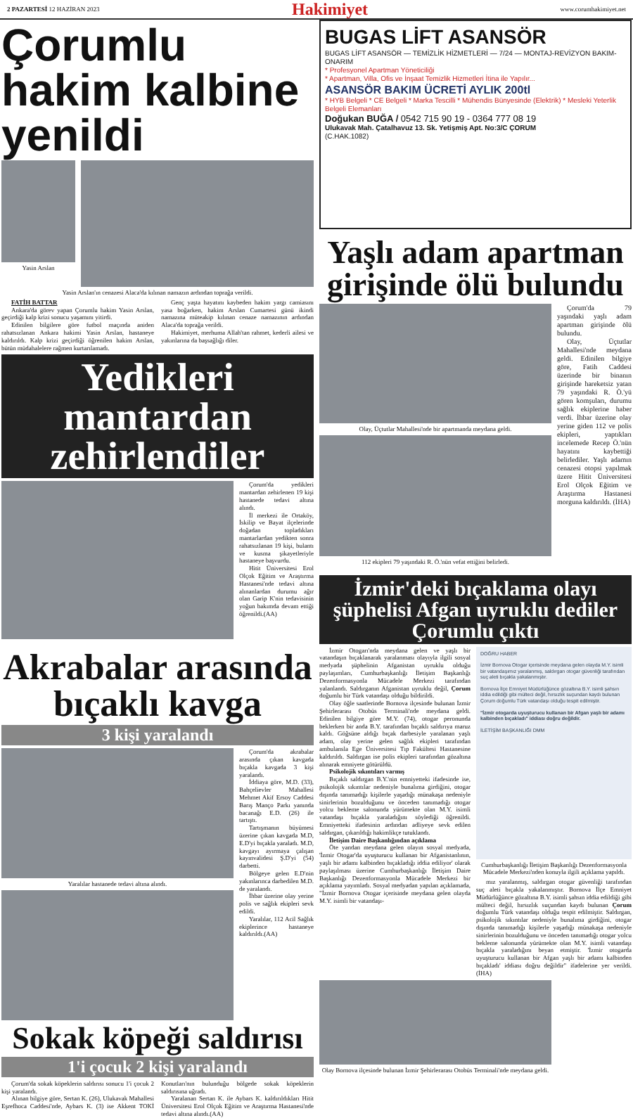2 PAZARTESİ 12 HAZİRAN 2023 Hakimiyet www.corumhakimiyet.net
Çorumlu hakim kalbine yenildi
Yasin Arslan
Yasin Arslan'ın cenazesi Alaca'da kılınan namazın ardından toprağa verildi.
FATİH BATTAR
Ankara'da görev yapan Çorumlu hakim Yasin Arslan, geçirdiği kalp krizi sonucu yaşamını yitirdi.
Edinilen bilgilere göre futbol maçında aniden rahatsızlanan Ankara hakimi Yasin Arslan, hastaneye kaldırıldı. Kalp krizi geçirdiği öğrenilen hakim Arslan, bütün müdahalelere rağmen kurtarılamadı.
Genç yaşta hayatını kaybeden hakim yargı camiasını yasa boğarken, hakim Arslan Cumartesi günü ikindi namazına müteakip kılınan cenaze namazının ardından Alaca'da toprağa verildi.
Hakimiyet, merhuma Allah'tan rahmet, kederli ailesi ve yakınlarına da başsağlığı diler.
Yedikleri mantardan zehirlendiler
Çorum'da yedikleri mantardan zehirlenen 19 kişi hastanede tedavi altına alındı.
İl merkezi ile Ortaköy, İskilip ve Bayat ilçelerinde doğadan topladıkları mantarlardan yedikten sonra rahatsızlanan 19 kişi, bulantı ve kusma şikayetleriyle hastaneye başvurdu.
Hitit Üniversitesi Erol Olçok Eğitim ve Araştırma Hastanesi'nde tedavi altına alınanlardan durumu ağır olan Garip K'nin tedavisinin yoğun bakımda devam ettiği öğrenildi.(AA)
Akrabalar arasında bıçaklı kavga
3 kişi yaralandı
Yaralılar hastanede tedavi altına alındı.
Çorum'da akrabalar arasında çıkan kavgada bıçakla kavgada 3 kişi yaralandı.
İddiaya göre, M.D. (33), Bahçelievler Mahallesi Mehmet Akif Ersoy Caddesi Barış Manço Parkı yanında bacanağı E.D. (26) ile tartıştı.
Tartışmanın büyümesi üzerine çıkan kavgada M.D, E.D'yi bıçakla yaraladı. M.D, kavgayı ayırmaya çalışan kayınvalidesi Ş.D'yi (54) darbetti.
Bölgeye gelen E.D'nin yakınlarınca darbedilen M.D. de yaralandı.
İhbar üzerine olay yerine polis ve sağlık ekipleri sevk edildi.
Yaralılar, 112 Acil Sağlık ekiplerince hastaneye kaldırıldı.(AA)
Sokak köpeği saldırısı
1'i çocuk 2 kişi yaralandı
Çorum'da sokak köpeklerin saldırısı sonucu 1'i çocuk 2 kişi yaralandı.
Alınan bilgiye göre, Sertan K. (26), Ulukavak Mahallesi Eşrefhoca Caddesi'nde, Aybars K. (3) ise Akkent TOKİ Konutları'nın bulunduğu bölgede sokak köpeklerin saldırısına uğradı.
Yaralanan Sertan K. ile Aybars K. kaldırıldıkları Hitit Üniversitesi Erol Olçok Eğitim ve Araştırma Hastanesi'nde tedavi altına alındı.(AA)
BUGAS LİFT ASANSÖR
BUGAS LİFT ASANSÖR — TEMİZLİK HİZMETLERİ — 7/24 — MONTAJ-REVİZYON BAKIM-ONARIM
* Profesyonel Apartman Yöneticiliği
* Apartman, Villa, Ofis ve İnşaat Temizlik Hizmetleri İtina ile Yapılır...
ASANSÖR BAKIM ÜCRETİ AYLIK 200tl
* HYB Belgeli * CE Belgeli * Marka Tescilli * Mühendis Bünyesinde (Elektrik) * Mesleki Yeterlik Belgeli Elemanları
Doğukan BUĞA / 0542 715 90 19 - 0364 777 08 19
Ulukavak Mah. Çatalhavuz 13. Sk. Yetişmiş Apt. No:3/C ÇORUM
(C.HAK.1082)
Yaşlı adam apartman girişinde ölü bulundu
Olay, Üçtutlar Mahallesi'nde bir apartmanda meydana geldi.
112 ekipleri 79 yaşındaki R. Ö.'nün vefat ettiğini belirledi.
Çorum'da 79 yaşındaki yaşlı adam apartman girişinde ölü bulundu.
Olay, Üçtutlar Mahallesi'nde meydana geldi. Edinilen bilgiye göre, Fatih Caddesi üzerinde bir binanın girişinde hareketsiz yatan 79 yaşındaki R. Ö.'yü gören komşuları, durumu sağlık ekiplerine haber verdi. İhbar üzerine olay yerine giden 112 ve polis ekipleri, yaptıkları incelemede Recep Ö.'nün hayatını kaybettiği belirlediler. Yaşlı adamın cenazesi otopsi yapılmak üzere Hitit Üniversitesi Erol Olçok Eğitim ve Araştırma Hastanesi morguna kaldırıldı. (İHA)
İzmir'deki bıçaklama olayı şüphelisi Afgan uyruklu dediler Çorumlu çıktı
İzmir Otogarı'nda meydana gelen ve yaşlı bir vatandaşın bıçaklanarak yaralanması olayıyla ilgili sosyal medyada şüphelinin Afganistan uyruklu olduğu paylaşımları, Cumhurbaşkanlığı İletişim Başkanlığı Dezenformasyonla Mücadele Merkezi tarafından yalanlandı. Saldırganın Afganistan uyruklu değil, Çorum doğumlu bir Türk vatandaşı olduğu bildirildi.
Olay öğle saatlerinde Bornova ilçesinde bulunan İzmir Şehirlerarası Otobüs Terminali'nde meydana geldi. Edinilen bilgiye göre M.Y. (74), otogar peronunda beklerken bir anda B.Y. tarafından bıçaklı saldırıya maruz kaldı. Göğsüne aldığı bıçak darbesiyle yaralanan yaşlı adam, olay yerine gelen sağlık ekipleri tarafından ambulansla Ege Üniversitesi Tıp Fakültesi Hastanesine kaldırıldı. Saldırgan ise polis ekipleri tarafından gözaltına alınarak emniyete götürüldü.
Psikolojik sıkıntıları varmış
Bıçaklı saldırgan B.Y.'nin emniyetteki ifadesinde ise, psikolojik sıkıntılar nedeniyle bunalıma girdiğini, otogar dışında tanımadığı kişilerle yaşadığı münakaşa nedeniyle sinirlerinin bozulduğunu ve önceden tanımadığı otogar yolcu bekleme salonunda yürümekte olan M.Y. isimli vatandaşı bıçakla yaraladığını söylediği öğrenildi. Emniyetteki ifadesinin ardından adliyeye sevk edilen saldırgan, çıkarıldığı hakimlikçe tutuklandı.
İletişim Daire Başkanlığından açıklama
Öte yandan meydana gelen olayın sosyal medyada, 'İzmir Otogar'da uyuşturucu kullanan bir Afganistanlının, yaşlı bir adamı kalbinden bıçakladığı iddia ediliyor' olarak paylaşılması üzerine Cumhurbaşkanlığı İletişim Daire Başkanlığı Dezenformasyonla Mücadele Merkezi bir açıklama yayımladı. Sosyal medyadan yapılan açıklamada, "İzmir Bornova Otogar içerisinde meydana gelen olayda M.Y. isimli bir vatandaşı-
DOĞRU HABER
İzmir Bornova Otogar içerisinde meydana gelen olayda M.Y. isimli bir vatandaşımız yaralanmış, saldırgan otogar güvenliği tarafından suç aleti bıçakla yakalanmıştır.
Bornova İlçe Emniyet Müdürlüğünce gözaltına B.Y. isimli şahsın iddia edildiği gibi mülteci değil, hırsızlık suçundan kaydı bulunan Çorum doğumlu Türk vatandaşı olduğu tespit edilmiştir.
"İzmir otogarda uyuşturucu kullanan bir Afgan yaşlı bir adamı kalbinden bıçakladı" iddiası doğru değildir.
İLETİŞİM BAŞKANLIĞI DMM
Cumhurbaşkanlığı İletişim Başkanlığı Dezenformasyonla Mücadele Merkezi'nden konuyla ilgili açıklama yapıldı.
mız yaralanmış, saldırgan otogar güvenliği tarafından suç aleti bıçakla yakalanmıştır. Bornova İlçe Emniyet Müdürlüğünce gözaltına B.Y. isimli şahsın iddia edildiği gibi mülteci değil, hırsızlık suçundan kaydı bulunan Çorum doğumlu Türk vatandaşı olduğu tespit edilmiştir. Saldırgan, psikolojik sıkıntılar nedeniyle bunalıma girdiğini, otogar dışında tanımadığı kişilerle yaşadığı münakaşa nedeniyle sinirlerinin bozulduğunu ve önceden tanımadığı otogar yolcu bekleme salonunda yürümekte olan M.Y. isimli vatandaşı bıçakla yaraladığını beyan etmiştir. 'İzmir otogarda uyuşturucu kullanan bir Afgan yaşlı bir adamı kalbinden bıçakladı' iddiası doğru değildir" ifadelerine yer verildi. (İHA)
Olay Bornova ilçesinde bulunan İzmir Şehirlerarası Otobüs Terminali'nde meydana geldi.